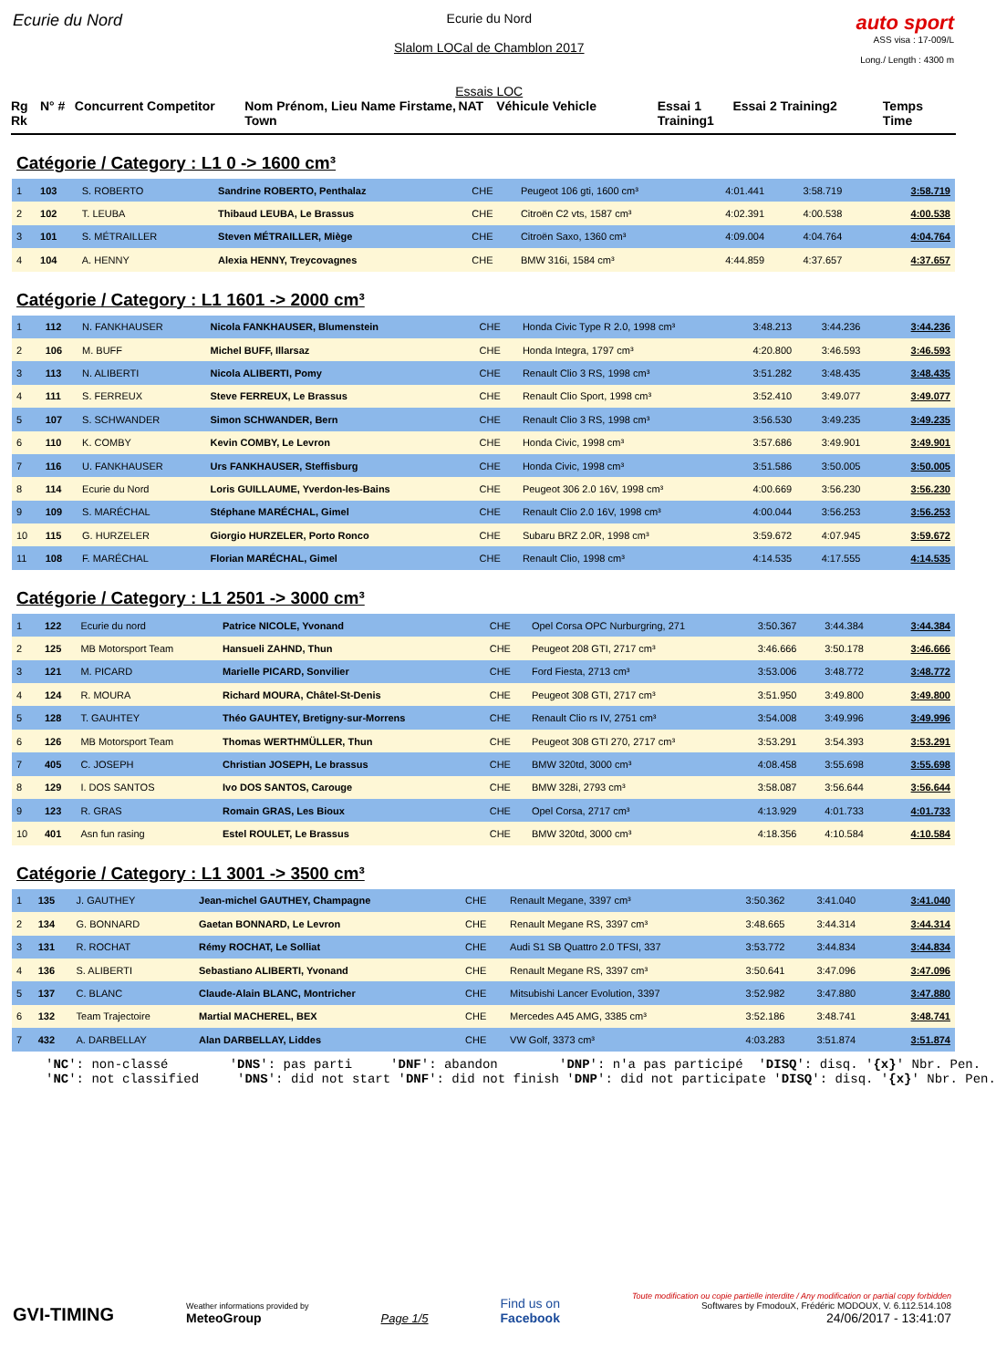Ecurie du Nord
Ecurie du Nord
Slalom LOCal de Chamblon 2017
Essais LOC
auto sport
ASS visa : 17-009/L
Long./ Length : 4300 m
Rg Rk N° # Concurrent Competitor Nom Prénom, Lieu Name Firstame, Town NAT Véhicule Vehicle Essai 1 Training1 Essai 2 Training2 Temps Time
Catégorie / Category : L1 0 -> 1600 cm³
| 1 | 103 | S. ROBERTO | Sandrine ROBERTO, Penthalaz | CHE | Peugeot 106 gti, 1600 cm³ | 4:01.441 | 3:58.719 | 3:58.719 |
| 2 | 102 | T. LEUBA | Thibaud LEUBA, Le Brassus | CHE | Citroën C2 vts, 1587 cm³ | 4:02.391 | 4:00.538 | 4:00.538 |
| 3 | 101 | S. MÉTRAILLER | Steven MÉTRAILLER, Miège | CHE | Citroën Saxo, 1360 cm³ | 4:09.004 | 4:04.764 | 4:04.764 |
| 4 | 104 | A. HENNY | Alexia HENNY, Treycovagnes | CHE | BMW 316i, 1584 cm³ | 4:44.859 | 4:37.657 | 4:37.657 |
Catégorie / Category : L1 1601 -> 2000 cm³
| 1 | 112 | N. FANKHAUSER | Nicola FANKHAUSER, Blumenstein | CHE | Honda Civic Type R 2.0, 1998 cm³ | 3:48.213 | 3:44.236 | 3:44.236 |
| 2 | 106 | M. BUFF | Michel BUFF, Illarsaz | CHE | Honda Integra, 1797 cm³ | 4:20.800 | 3:46.593 | 3:46.593 |
| 3 | 113 | N. ALIBERTI | Nicola ALIBERTI, Pomy | CHE | Renault Clio 3 RS, 1998 cm³ | 3:51.282 | 3:48.435 | 3:48.435 |
| 4 | 111 | S. FERREUX | Steve FERREUX, Le Brassus | CHE | Renault Clio Sport, 1998 cm³ | 3:52.410 | 3:49.077 | 3:49.077 |
| 5 | 107 | S. SCHWANDER | Simon SCHWANDER, Bern | CHE | Renault Clio 3 RS, 1998 cm³ | 3:56.530 | 3:49.235 | 3:49.235 |
| 6 | 110 | K. COMBY | Kevin COMBY, Le Levron | CHE | Honda Civic, 1998 cm³ | 3:57.686 | 3:49.901 | 3:49.901 |
| 7 | 116 | U. FANKHAUSER | Urs FANKHAUSER, Steffisburg | CHE | Honda Civic, 1998 cm³ | 3:51.586 | 3:50.005 | 3:50.005 |
| 8 | 114 | Ecurie du Nord | Loris GUILLAUME, Yverdon-les-Bains | CHE | Peugeot 306 2.0 16V, 1998 cm³ | 4:00.669 | 3:56.230 | 3:56.230 |
| 9 | 109 | S. MARÉCHAL | Stéphane MARÉCHAL, Gimel | CHE | Renault Clio 2.0 16V, 1998 cm³ | 4:00.044 | 3:56.253 | 3:56.253 |
| 10 | 115 | G. HURZELER | Giorgio HURZELER, Porto Ronco | CHE | Subaru BRZ 2.0R, 1998 cm³ | 3:59.672 | 4:07.945 | 3:59.672 |
| 11 | 108 | F. MARÉCHAL | Florian MARÉCHAL, Gimel | CHE | Renault Clio, 1998 cm³ | 4:14.535 | 4:17.555 | 4:14.535 |
Catégorie / Category : L1 2501 -> 3000 cm³
| 1 | 122 | Ecurie du nord | Patrice NICOLE, Yvonand | CHE | Opel Corsa OPC Nurburgring, 271 | 3:50.367 | 3:44.384 | 3:44.384 |
| 2 | 125 | MB Motorsport Team | Hansueli ZAHND, Thun | CHE | Peugeot 208 GTI, 2717 cm³ | 3:46.666 | 3:50.178 | 3:46.666 |
| 3 | 121 | M. PICARD | Marielle PICARD, Sonvilier | CHE | Ford Fiesta, 2713 cm³ | 3:53.006 | 3:48.772 | 3:48.772 |
| 4 | 124 | R. MOURA | Richard MOURA, Châtel-St-Denis | CHE | Peugeot 308 GTI, 2717 cm³ | 3:51.950 | 3:49.800 | 3:49.800 |
| 5 | 128 | T. GAUHTEY | Théo GAUHTEY, Bretigny-sur-Morrens | CHE | Renault Clio rs IV, 2751 cm³ | 3:54.008 | 3:49.996 | 3:49.996 |
| 6 | 126 | MB Motorsport Team | Thomas WERTHMÜLLER, Thun | CHE | Peugeot 308 GTI 270, 2717 cm³ | 3:53.291 | 3:54.393 | 3:53.291 |
| 7 | 405 | C. JOSEPH | Christian JOSEPH, Le brassus | CHE | BMW 320td, 3000 cm³ | 4:08.458 | 3:55.698 | 3:55.698 |
| 8 | 129 | I. DOS SANTOS | Ivo DOS SANTOS, Carouge | CHE | BMW 328i, 2793 cm³ | 3:58.087 | 3:56.644 | 3:56.644 |
| 9 | 123 | R. GRAS | Romain GRAS, Les Bioux | CHE | Opel Corsa, 2717 cm³ | 4:13.929 | 4:01.733 | 4:01.733 |
| 10 | 401 | Asn fun rasing | Estel ROULET, Le Brassus | CHE | BMW 320td, 3000 cm³ | 4:18.356 | 4:10.584 | 4:10.584 |
Catégorie / Category : L1 3001 -> 3500 cm³
| 1 | 135 | J. GAUTHEY | Jean-michel GAUTHEY, Champagne | CHE | Renault Megane, 3397 cm³ | 3:50.362 | 3:41.040 | 3:41.040 |
| 2 | 134 | G. BONNARD | Gaetan BONNARD, Le Levron | CHE | Renault Megane RS, 3397 cm³ | 3:48.665 | 3:44.314 | 3:44.314 |
| 3 | 131 | R. ROCHAT | Rémy ROCHAT, Le Solliat | CHE | Audi S1 SB Quattro 2.0 TFSI, 337 | 3:53.772 | 3:44.834 | 3:44.834 |
| 4 | 136 | S. ALIBERTI | Sebastiano ALIBERTI, Yvonand | CHE | Renault Megane RS, 3397 cm³ | 3:50.641 | 3:47.096 | 3:47.096 |
| 5 | 137 | C. BLANC | Claude-Alain BLANC, Montricher | CHE | Mitsubishi Lancer Evolution, 3397 | 3:52.982 | 3:47.880 | 3:47.880 |
| 6 | 132 | Team Trajectoire | Martial MACHEREL, BEX | CHE | Mercedes A45 AMG, 3385 cm³ | 3:52.186 | 3:48.741 | 3:48.741 |
| 7 | 432 | A. DARBELLAY | Alan DARBELLAY, Liddes | CHE | VW Golf, 3373 cm³ | 4:03.283 | 3:51.874 | 3:51.874 |
'NC': non-classé 'DNS': pas parti 'DNF': abandon 'DNP': n'a pas participé 'DISQ': disq. '{x}' Nbr. Pen. 'NC': not classified 'DNS': did not start 'DNF': did not finish 'DNP': did not participate 'DISQ': disq. '{x}' Nbr. Pen.
GVI-TIMING
Weather informations provided by
MeteoGroup
Page 1/5
Find us on
Facebook
Toute modification ou copie partielle interdite / Any modification or partial copy forbidden
Softwares by FmodouX, Frédéric MODOUX, V. 6.112.514.108
24/06/2017 - 13:41:07